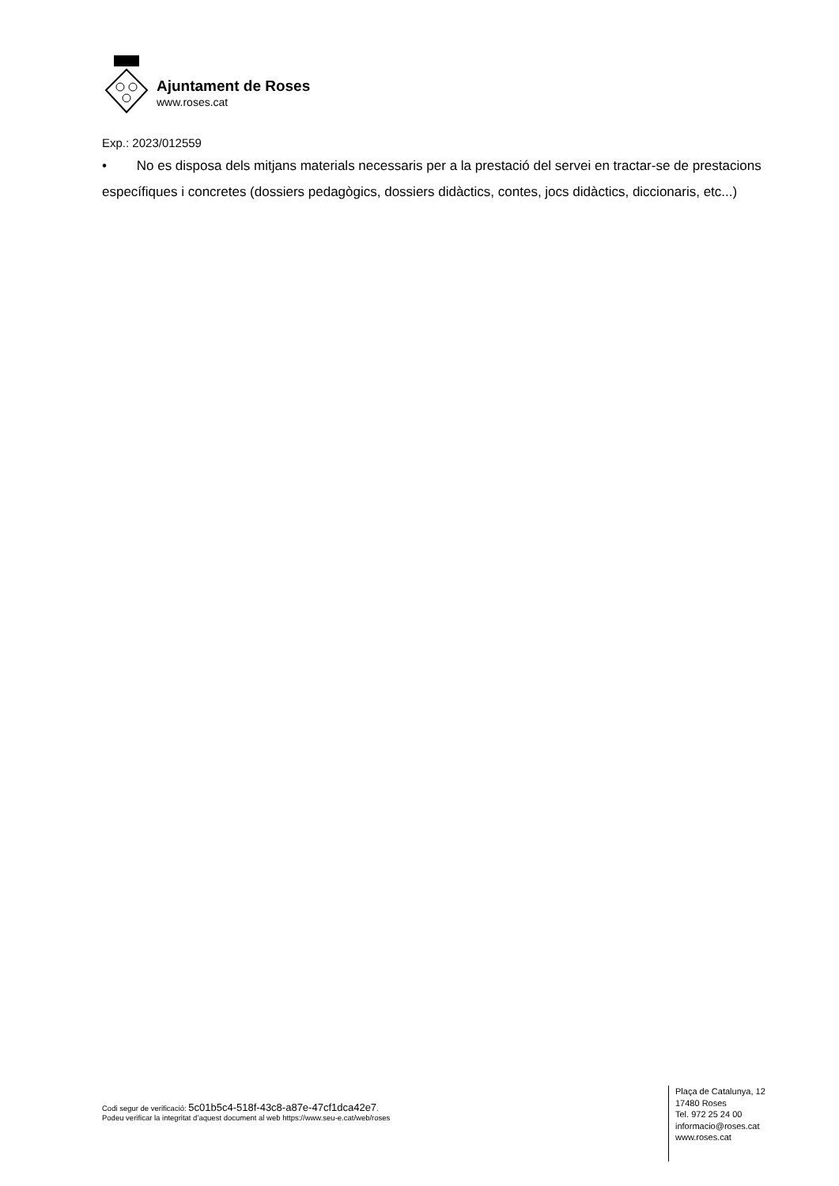Ajuntament de Roses
www.roses.cat
Exp.: 2023/012559
• No es disposa dels mitjans materials necessaris per a la prestació del servei en tractar-se de prestacions específiques i concretes (dossiers pedagògics, dossiers didàctics, contes, jocs didàctics, diccionaris, etc...)
Codi segur de verificació: 5c01b5c4-518f-43c8-a87e-47cf1dca42e7.
Podeu verificar la integritat d’aquest document al web https://www.seu-e.cat/web/roses
Plaça de Catalunya, 12
17480 Roses
Tel. 972 25 24 00
informacio@roses.cat
www.roses.cat